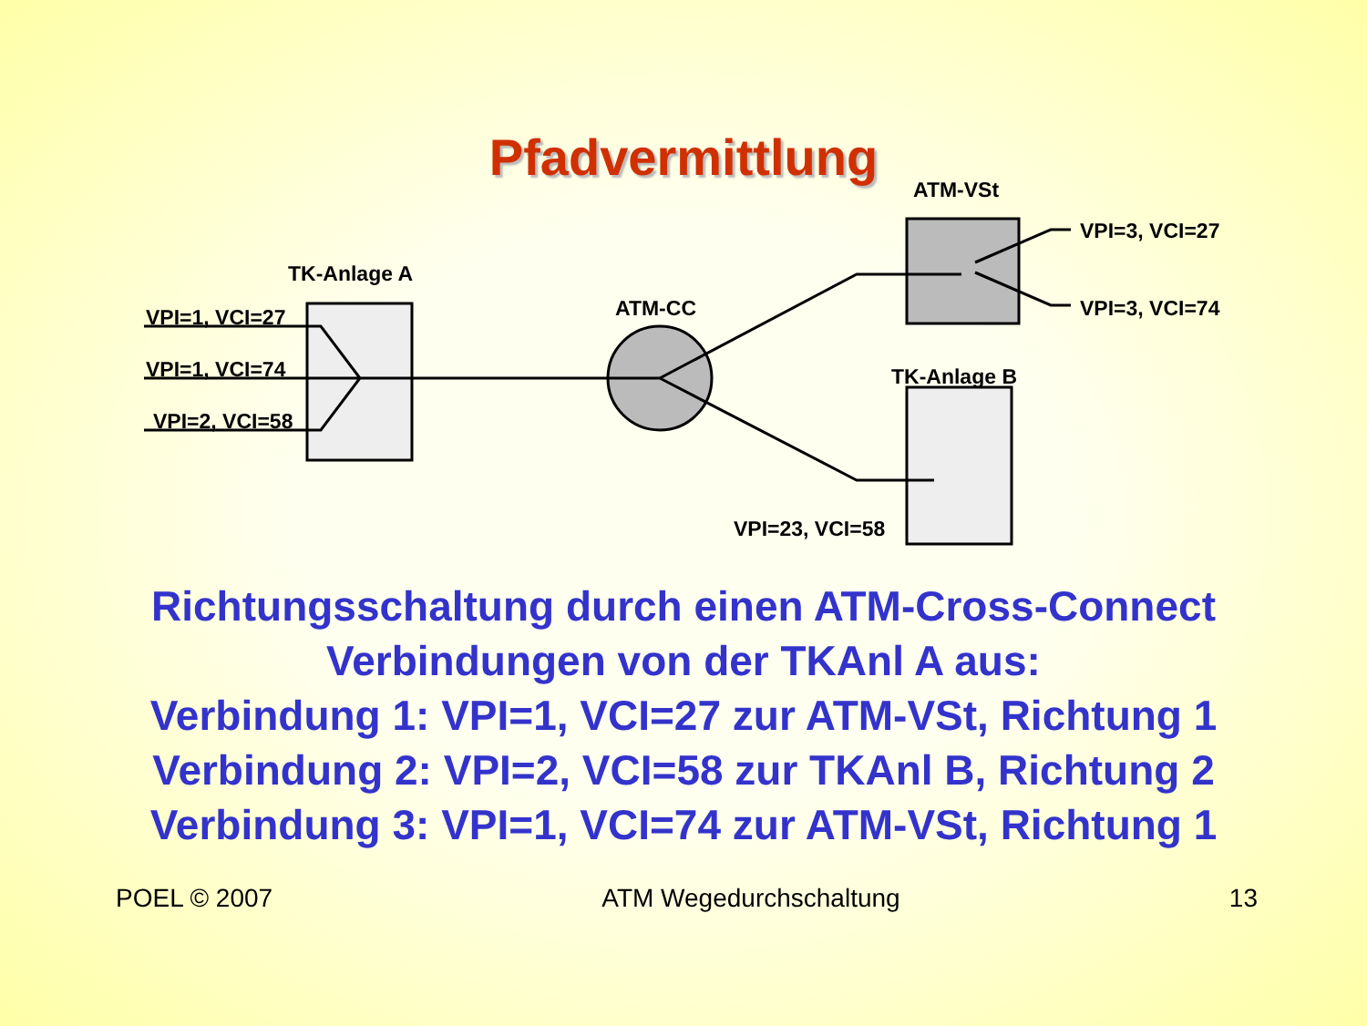Pfadvermittlung
TK-Anlage A
VPI=1, VCI=27
VPI=1, VCI=74
VPI=2, VCI=58
ATM-CC
ATM-VSt
VPI=3, VCI=27
VPI=3, VCI=74
TK-Anlage B
VPI=23, VCI=58
Richtungsschaltung durch einen ATM-Cross-Connect
Verbindungen von der TKAnl A aus:
Verbindung 1: VPI=1, VCI=27 zur ATM-VSt, Richtung 1
Verbindung 2: VPI=2, VCI=58 zur TKAnl B, Richtung 2
Verbindung 3: VPI=1, VCI=74 zur ATM-VSt, Richtung 1
POEL © 2007 ATM Wegedurchschaltung 13